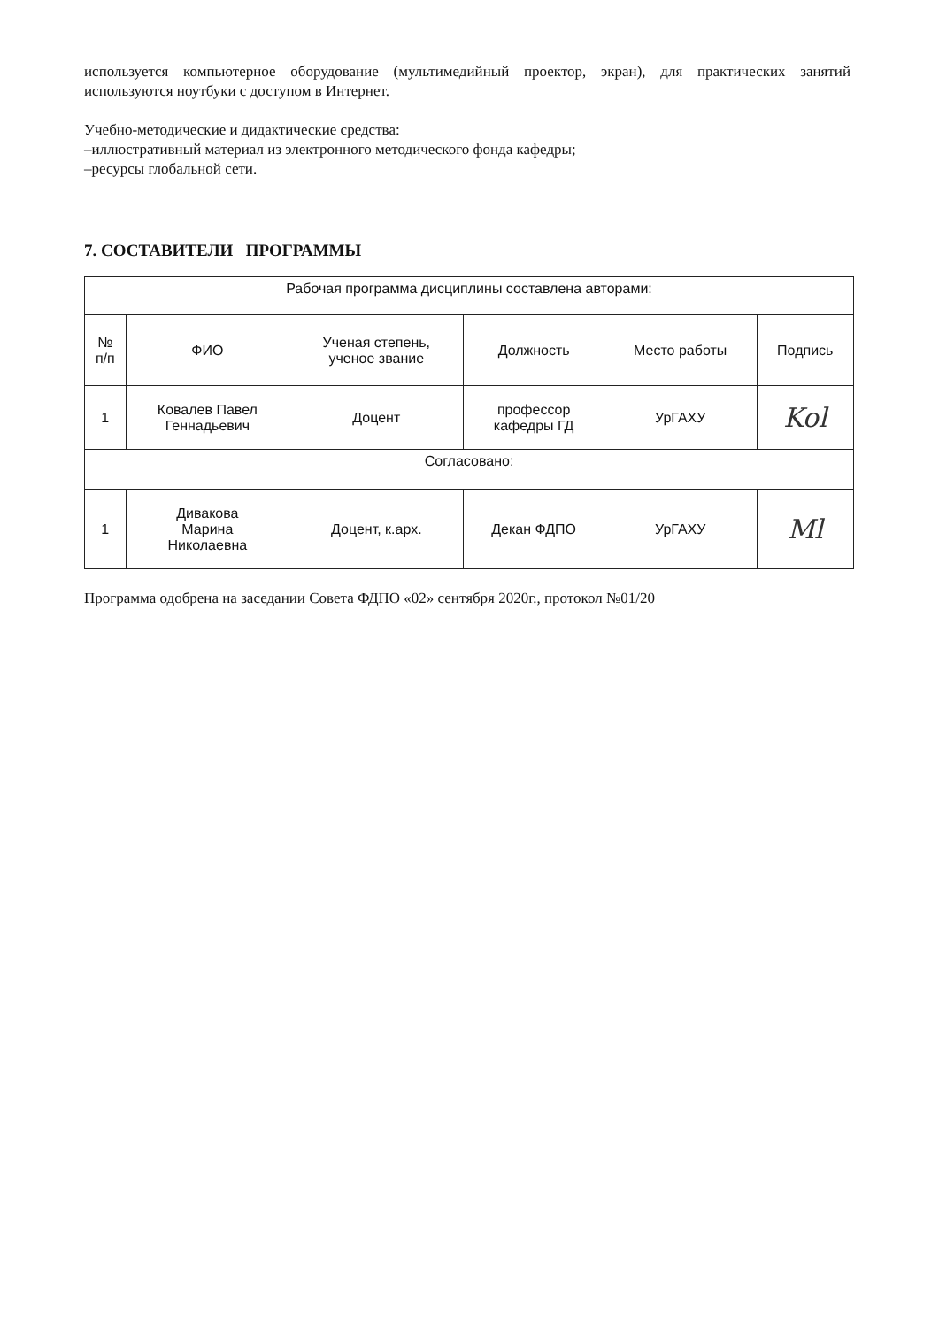используется компьютерное оборудование (мультимедийный проектор, экран), для практических занятий используются ноутбуки с доступом в Интернет.
Учебно-методические и дидактические средства:
–иллюстративный материал из электронного методического фонда кафедры;
–ресурсы глобальной сети.
7. СОСТАВИТЕЛИ ПРОГРАММЫ
| Рабочая программа дисциплины составлена авторами: | | | | | |
| № п/п | ФИО | Ученая степень, ученое звание | Должность | Место работы | Подпись |
| 1 | Ковалев Павел Геннадьевич | Доцент | профессор кафедры ГД | УрГАХУ | Kol |
| Согласовано: | | | | | |
| 1 | Дивакова Марина Николаевна | Доцент, к.арх. | Декан ФДПО | УрГАХУ | Ml |
Программа одобрена на заседании Совета ФДПО «02» сентября 2020г., протокол №01/20